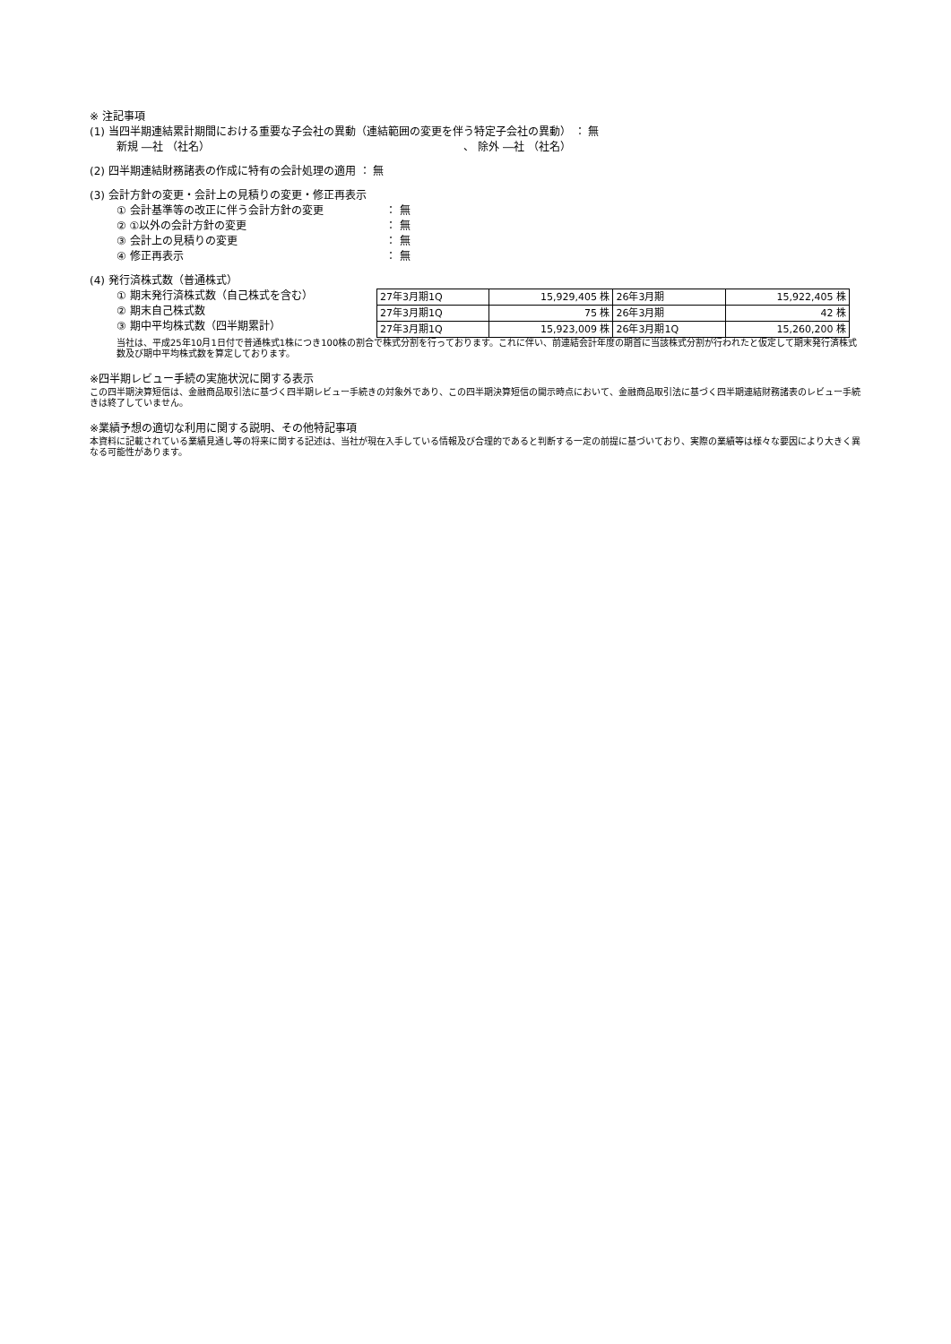※ 注記事項
(1) 当四半期連結累計期間における重要な子会社の異動（連結範囲の変更を伴う特定子会社の異動） ： 無
新規 ―社 （社名） 、 除外 ―社 （社名）
(2) 四半期連結財務諸表の作成に特有の会計処理の適用 ： 無
(3) 会計方針の変更・会計上の見積りの変更・修正再表示
① 会計基準等の改正に伴う会計方針の変更 ： 無
② ①以外の会計方針の変更 ： 無
③ 会計上の見積りの変更 ： 無
④ 修正再表示 ： 無
(4) 発行済株式数（普通株式）
① 期末発行済株式数（自己株式を含む）
② 期末自己株式数
③ 期中平均株式数（四半期累計）
| 27年3月期1Q | 15,929,405 株 | 26年3月期 | 15,922,405 株 |
| 27年3月期1Q | 75 株 | 26年3月期 | 42 株 |
| 27年3月期1Q | 15,923,009 株 | 26年3月期1Q | 15,260,200 株 |
当社は、平成25年10月1日付で普通株式1株につき100株の割合で株式分割を行っております。これに伴い、前連結会計年度の期首に当該株式分割が行われたと仮定して期末発行済株式数及び期中平均株式数を算定しております。
※四半期レビュー手続の実施状況に関する表示
この四半期決算短信は、金融商品取引法に基づく四半期レビュー手続きの対象外であり、この四半期決算短信の開示時点において、金融商品取引法に基づく四半期連結財務諸表のレビュー手続きは終了していません。
※業績予想の適切な利用に関する説明、その他特記事項
本資料に記載されている業績見通し等の将来に関する記述は、当社が現在入手している情報及び合理的であると判断する一定の前提に基づいており、実際の業績等は様々な要因により大きく異なる可能性があります。